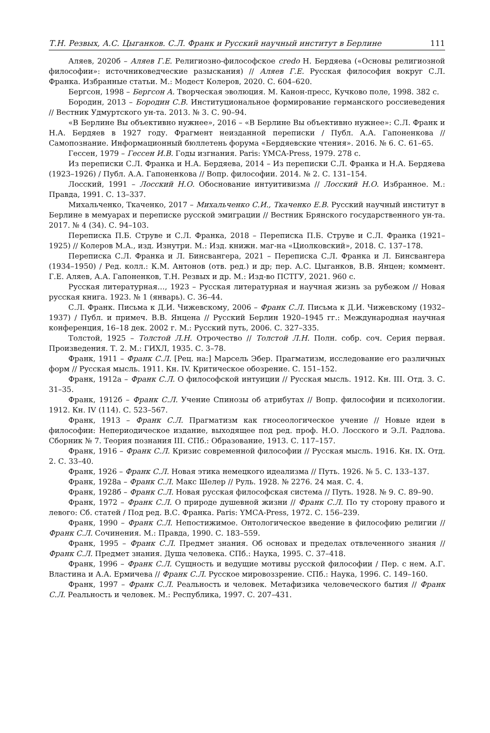Т.Н. Резвых, А.С. Цыганков. С.Л. Франк и Русский научный институт в Берлине 111
Аляев, 2020б – Аляев Г.Е. Религиозно-философское credo Н. Бердяева («Основы религиозной философии»: источниковедческие разыскания) // Аляев Г.Е. Русская философия вокруг С.Л. Франка. Избранные статьи. М.: Модест Колеров, 2020. С. 604–620.
Бергсон, 1998 – Бергсон А. Творческая эволюция. М. Канон-пресс, Кучково поле, 1998. 382 с.
Бородин, 2013 – Бородин С.В. Институциональное формирование германского россиеведения // Вестник Удмуртского ун-та. 2013. № 3. С. 90–94.
«В Берлине Вы объективно нужнее», 2016 – «В Берлине Вы объективно нужнее»: С.Л. Франк и Н.А. Бердяев в 1927 году. Фрагмент неизданной переписки / Публ. А.А. Гапоненкова // Самопознание. Информационный бюллетень форума «Бердяевские чтения». 2016. № 6. С. 61–65.
Гессен, 1979 – Гессен И.В. Годы изгнания. Paris: YMCA-Press, 1979. 278 с.
Из переписки С.Л. Франка и Н.А. Бердяева, 2014 – Из переписки С.Л. Франка и Н.А. Бердяева (1923–1926) / Публ. А.А. Гапоненкова // Вопр. философии. 2014. № 2. С. 131–154.
Лосский, 1991 – Лосский Н.О. Обоснование интуитивизма // Лосский Н.О. Избранное. М.: Правда, 1991. С. 13–337.
Михальченко, Ткаченко, 2017 – Михальченко С.И., Ткаченко Е.В. Русский научный институт в Берлине в мемуарах и переписке русской эмиграции // Вестник Брянского государственного ун-та. 2017. № 4 (34). С. 94–103.
Переписка П.Б. Струве и С.Л. Франка, 2018 – Переписка П.Б. Струве и С.Л. Франка (1921–1925) // Колеров М.А., изд. Изнутри. М.: Изд. книжн. маг-на «Циолковский», 2018. С. 137–178.
Переписка С.Л. Франка и Л. Бинсвангера, 2021 – Переписка С.Л. Франка и Л. Бинсвангера (1934–1950) / Ред. колл.: К.М. Антонов (отв. ред.) и др; пер. А.С. Цыганков, В.В. Янцен; коммент. Г.Е. Аляев, А.А. Гапоненков, Т.Н. Резвых и др. М.: Изд-во ПСТГУ, 2021. 960 с.
Русская литературная…, 1923 – Русская литературная и научная жизнь за рубежом // Новая русская книга. 1923. № 1 (январь). С. 36–44.
С.Л. Франк. Письма к Д.И. Чижевскому, 2006 – Франк С.Л. Письма к Д.И. Чижевскому (1932–1937) / Публ. и примеч. В.В. Янцена // Русский Берлин 1920–1945 гг.: Международная научная конференция, 16–18 дек. 2002 г. М.: Русский путь, 2006. С. 327–335.
Толстой, 1925 – Толстой Л.Н. Отрочество // Толстой Л.Н. Полн. собр. соч. Серия первая. Произведения. Т. 2. М.: ГИХЛ, 1935. С. 3–78.
Франк, 1911 – Франк С.Л. [Рец. на:] Марсель Эбер. Прагматизм, исследование его различных форм // Русская мысль. 1911. Кн. IV. Критическое обозрение. С. 151–152.
Франк, 1912а – Франк С.Л. О философской интуиции // Русская мысль. 1912. Кн. III. Отд. 3. С. 31–35.
Франк, 1912б – Франк С.Л. Учение Спинозы об атрибутах // Вопр. философии и психологии. 1912. Кн. IV (114). С. 523–567.
Франк, 1913 – Франк С.Л. Прагматизм как гносеологическое учение // Новые идеи в философии: Непериодическое издание, выходящее под ред. проф. Н.О. Лосского и Э.Л. Радлова. Сборник № 7. Теория познания III. СПб.: Образование, 1913. С. 117–157.
Франк, 1916 – Франк С.Л. Кризис современной философии // Русская мысль. 1916. Кн. IX. Отд. 2. С. 33–40.
Франк, 1926 – Франк С.Л. Новая этика немецкого идеализма // Путь. 1926. № 5. С. 133–137.
Франк, 1928а – Франк С.Л. Макс Шелер // Руль. 1928. № 2276. 24 мая. С. 4.
Франк, 1928б – Франк С.Л. Новая русская философская система // Путь. 1928. № 9. С. 89–90.
Франк, 1972 – Франк С.Л. О природе душевной жизни // Франк С.Л. По ту сторону правого и левого: Сб. статей / Под ред. В.С. Франка. Paris: YMCA-Press, 1972. С. 156–239.
Франк, 1990 – Франк С.Л. Непостижимое. Онтологическое введение в философию религии // Франк С.Л. Сочинения. М.: Правда, 1990. С. 183–559.
Франк, 1995 – Франк С.Л. Предмет знания. Об основах и пределах отвлеченного знания // Франк С.Л. Предмет знания. Душа человека. СПб.: Наука, 1995. С. 37–418.
Франк, 1996 – Франк С.Л. Сущность и ведущие мотивы русской философии / Пер. с нем. А.Г. Властина и А.А. Ермичева // Франк С.Л. Русское мировоззрение. СПб.: Наука, 1996. С. 149–160.
Франк, 1997 – Франк С.Л. Реальность и человек. Метафизика человеческого бытия // Франк С.Л. Реальность и человек. М.: Республика, 1997. С. 207–431.